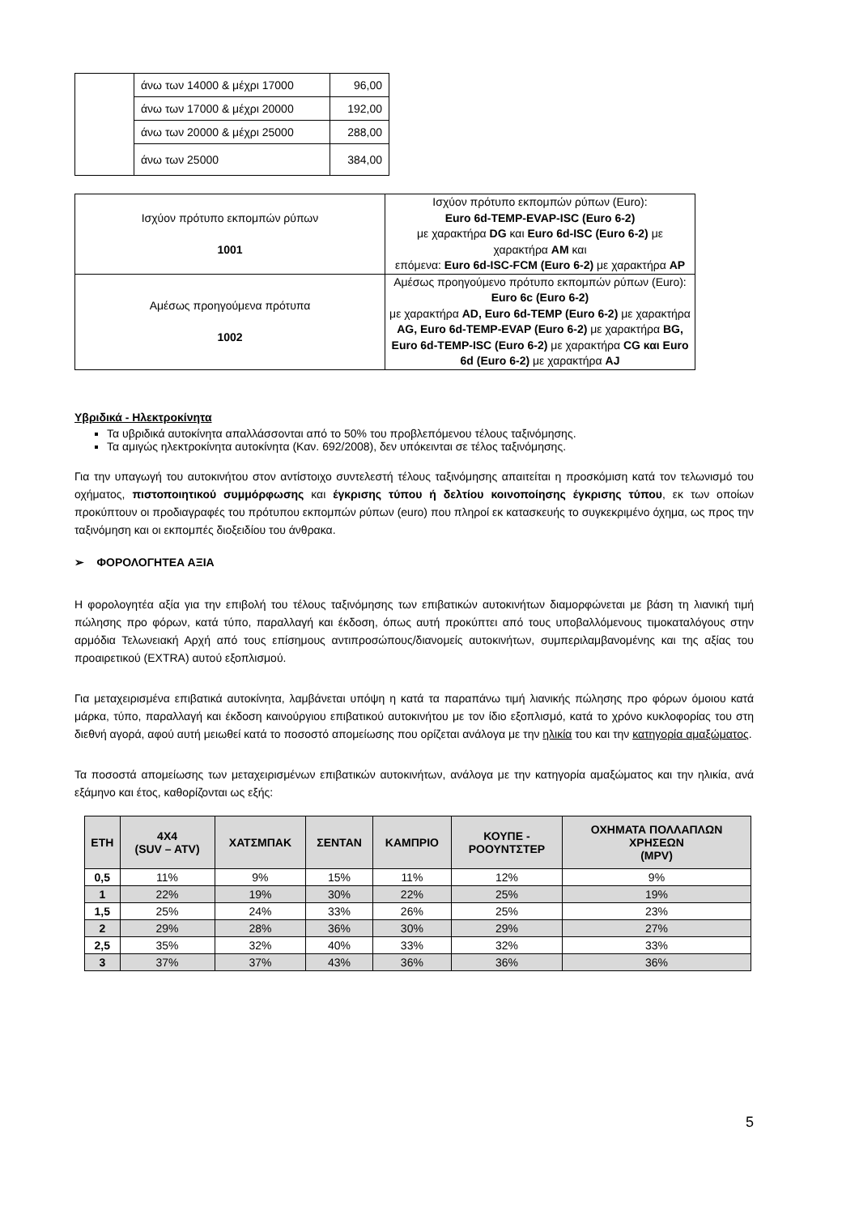| | άνω των 14000 & μέχρι 17000 | 96,00 |
| | άνω των 17000 & μέχρι 20000 | 192,00 |
| | άνω των 20000 & μέχρι 25000 | 288,00 |
| | άνω των 25000 | 384,00 |
| Ισχύον πρότυπο εκπομπών ρύπων 1001 | Ισχύον πρότυπο εκπομπών ρύπων (Euro): Euro 6d-TEMP-EVAP-ISC (Euro 6-2) με χαρακτήρα DG και Euro 6d-ISC (Euro 6-2) με χαρακτήρα AM και επόμενα: Euro 6d-ISC-FCM (Euro 6-2) με χαρακτήρα AP |
| Αμέσως προηγούμενα πρότυπα 1002 | Αμέσως προηγούμενο πρότυπο εκπομπών ρύπων (Euro): Euro 6c (Euro 6-2) με χαρακτήρα AD, Euro 6d-TEMP (Euro 6-2) με χαρακτήρα AG, Euro 6d-TEMP-EVAP (Euro 6-2) με χαρακτήρα BG, Euro 6d-TEMP-ISC (Euro 6-2) με χαρακτήρα CG και Euro 6d (Euro 6-2) με χαρακτήρα AJ |
Υβριδικά - Ηλεκτροκίνητα
Τα υβριδικά αυτοκίνητα απαλλάσσονται από το 50% του προβλεπόμενου τέλους ταξινόμησης.
Τα αμιγώς ηλεκτροκίνητα αυτοκίνητα (Καν. 692/2008), δεν υπόκεινται σε τέλος ταξινόμησης.
Για την υπαγωγή του αυτοκινήτου στον αντίστοιχο συντελεστή τέλους ταξινόμησης απαιτείται η προσκόμιση κατά τον τελωνισμό του οχήματος, πιστοποιητικού συμμόρφωσης και έγκρισης τύπου ή δελτίου κοινοποίησης έγκρισης τύπου, εκ των οποίων προκύπτουν οι προδιαγραφές του πρότυπου εκπομπών ρύπων (euro) που πληροί εκ κατασκευής το συγκεκριμένο όχημα, ως προς την ταξινόμηση και οι εκπομπές διοξειδίου του άνθρακα.
➢ ΦΟΡΟΛΟΓΗΤΕΑ ΑΞΙΑ
Η φορολογητέα αξία για την επιβολή του τέλους ταξινόμησης των επιβατικών αυτοκινήτων διαμορφώνεται με βάση τη λιανική τιμή πώλησης προ φόρων, κατά τύπο, παραλλαγή και έκδοση, όπως αυτή προκύπτει από τους υποβαλλόμενους τιμοκαταλόγους στην αρμόδια Τελωνειακή Αρχή από τους επίσημους αντιπροσώπους/διανομείς αυτοκινήτων, συμπεριλαμβανομένης και της αξίας του προαιρετικού (EXTRA) αυτού εξοπλισμού.
Για μεταχειρισμένα επιβατικά αυτοκίνητα, λαμβάνεται υπόψη η κατά τα παραπάνω τιμή λιανικής πώλησης προ φόρων όμοιου κατά μάρκα, τύπο, παραλλαγή και έκδοση καινούργιου επιβατικού αυτοκινήτου με τον ίδιο εξοπλισμό, κατά το χρόνο κυκλοφορίας του στη διεθνή αγορά, αφού αυτή μειωθεί κατά το ποσοστό απομείωσης που ορίζεται ανάλογα με την ηλικία του και την κατηγορία αμαξώματος.
Τα ποσοστά απομείωσης των μεταχειρισμένων επιβατικών αυτοκινήτων, ανάλογα με την κατηγορία αμαξώματος και την ηλικία, ανά εξάμηνο και έτος, καθορίζονται ως εξής:
| ΕΤΗ | 4Χ4 (SUV – ATV) | ΧΑΤΣΜΠΑΚ | ΣΕΝΤΑΝ | ΚΑΜΠΡΙΟ | ΚΟΥΠΕ - ΡΟΟΥΝΤΣΤΕΡ | ΟΧΗΜΑΤΑ ΠΟΛΛΑΠΛΩΝ ΧΡΗΣΕΩΝ (MPV) |
| --- | --- | --- | --- | --- | --- | --- |
| 0,5 | 11% | 9% | 15% | 11% | 12% | 9% |
| 1 | 22% | 19% | 30% | 22% | 25% | 19% |
| 1,5 | 25% | 24% | 33% | 26% | 25% | 23% |
| 2 | 29% | 28% | 36% | 30% | 29% | 27% |
| 2,5 | 35% | 32% | 40% | 33% | 32% | 33% |
| 3 | 37% | 37% | 43% | 36% | 36% | 36% |
5